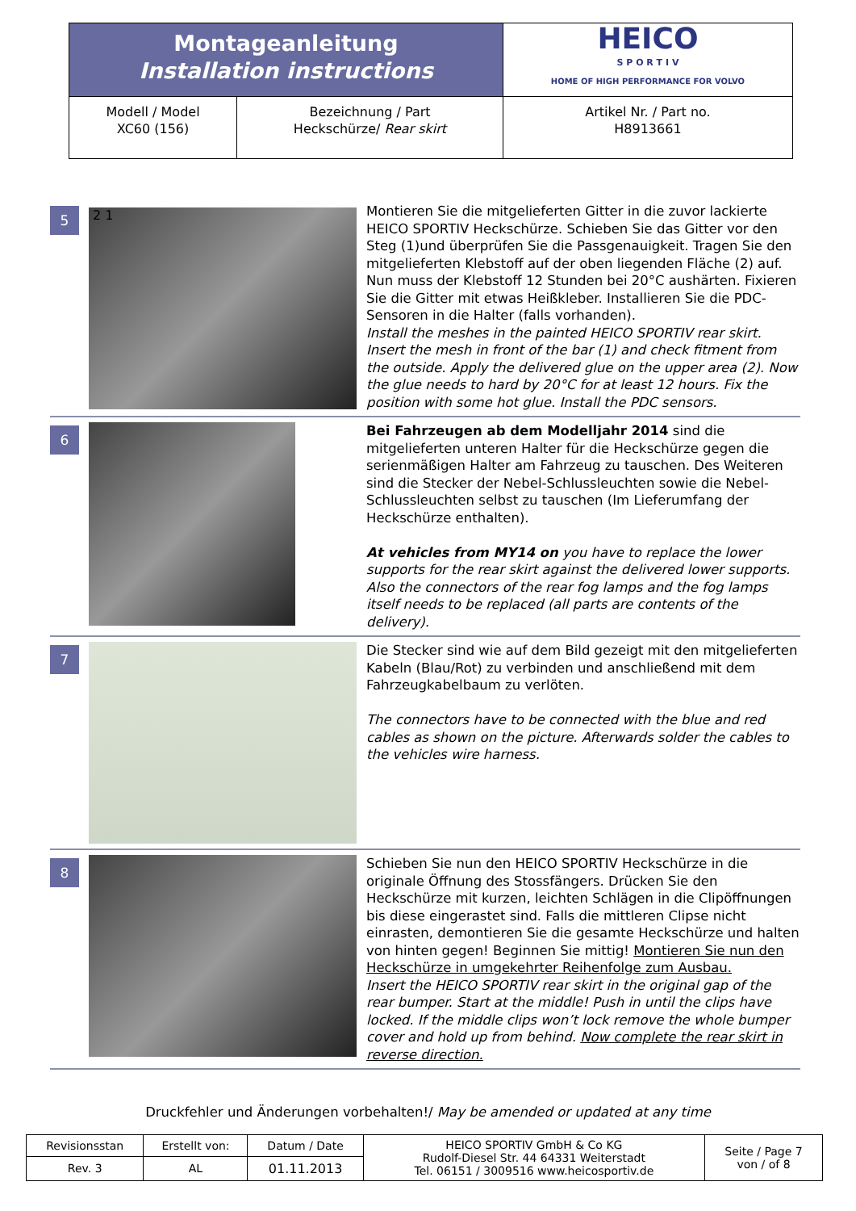| Montageanleitung Installation instructions | | HEICO S P O R T I V HOME OF HIGH PERFORMANCE FOR VOLVO |
| Modell / Model XC60 (156) | Bezeichnung / Part Heckschürze/ Rear skirt | Artikel Nr. / Part no. H8913661 |
5
2 1
Montieren Sie die mitgelieferten Gitter in die zuvor lackierte HEICO SPORTIV Heckschürze. Schieben Sie das Gitter vor den Steg (1)und überprüfen Sie die Passgenauigkeit. Tragen Sie den mitgelieferten Klebstoff auf der oben liegenden Fläche (2) auf. Nun muss der Klebstoff 12 Stunden bei 20°C aushärten. Fixieren Sie die Gitter mit etwas Heißkleber. Installieren Sie die PDC- Sensoren in die Halter (falls vorhanden).
Install the meshes in the painted HEICO SPORTIV rear skirt. Insert the mesh in front of the bar (1) and check fitment from the outside. Apply the delivered glue on the upper area (2). Now the glue needs to hard by 20°C for at least 12 hours. Fix the position with some hot glue. Install the PDC sensors.
6
Bei Fahrzeugen ab dem Modelljahr 2014 sind die mitgelieferten unteren Halter für die Heckschürze gegen die serienmäßigen Halter am Fahrzeug zu tauschen. Des Weiteren sind die Stecker der Nebel-Schlussleuchten sowie die Nebel-Schlussleuchten selbst zu tauschen (Im Lieferumfang der Heckschürze enthalten).
At vehicles from MY14 on you have to replace the lower supports for the rear skirt against the delivered lower supports. Also the connectors of the rear fog lamps and the fog lamps itself needs to be replaced (all parts are contents of the delivery).
7
Die Stecker sind wie auf dem Bild gezeigt mit den mitgelieferten Kabeln (Blau/Rot) zu verbinden und anschließend mit dem Fahrzeugkabelbaum zu verlöten.
The connectors have to be connected with the blue and red cables as shown on the picture. Afterwards solder the cables to the vehicles wire harness.
8
Schieben Sie nun den HEICO SPORTIV Heckschürze in die originale Öffnung des Stossfängers. Drücken Sie den Heckschürze mit kurzen, leichten Schlägen in die Clipöffnungen bis diese eingerastet sind. Falls die mittleren Clipse nicht einrasten, demontieren Sie die gesamte Heckschürze und halten von hinten gegen! Beginnen Sie mittig! Montieren Sie nun den Heckschürze in umgekehrter Reihenfolge zum Ausbau.
Insert the HEICO SPORTIV rear skirt in the original gap of the rear bumper. Start at the middle! Push in until the clips have locked. If the middle clips won’t lock remove the whole bumper cover and hold up from behind. Now complete the rear skirt in reverse direction.
Druckfehler und Änderungen vorbehalten!/ May be amended or updated at any time
| Revisionsstan | Erstellt von: | Datum / Date | HEICO SPORTIV GmbH & Co KG Rudolf-Diesel Str. 44 64331 Weiterstadt Tel. 06151 / 3009516 www.heicosportiv.de | Seite / Page 7 von / of 8 |
| Rev. 3 | AL | 01.11.2013 | | |